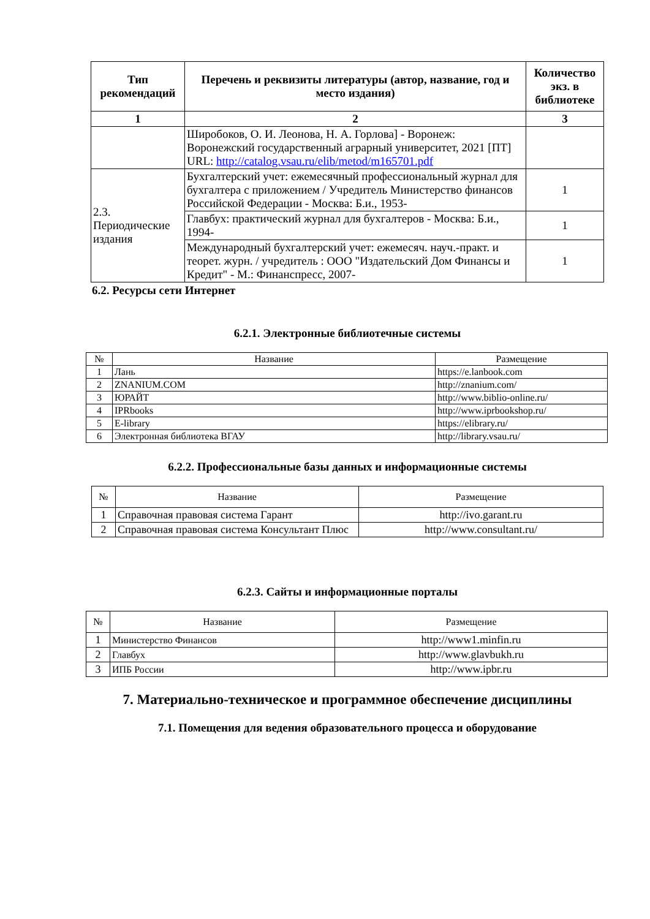| Тип рекомендаций | Перечень и реквизиты литературы (автор, название, год и место издания) | Количество экз. в библиотеке |
| --- | --- | --- |
| 1 | 2 | 3 |
| | Широбоков, О. И. Леонова, Н. А. Горлова] - Воронеж: Воронежский государственный аграрный университет, 2021 [ПТ] URL: http://catalog.vsau.ru/elib/metod/m165701.pdf | |
| 2.3. Периодические издания | Бухгалтерский учет: ежемесячный профессиональный журнал для бухгалтера с приложением / Учредитель Министерство финансов Российской Федерации - Москва: Б.и., 1953- | 1 |
| | Главбух: практический журнал для бухгалтеров - Москва: Б.и., 1994- | 1 |
| | Международный бухгалтерский учет: ежемесяч. науч.-практ. и теорет. журн. / учредитель : ООО "Издательский Дом Финансы и Кредит" - М.: Финанспресс, 2007- | 1 |
6.2. Ресурсы сети Интернет
6.2.1. Электронные библиотечные системы
| № | Название | Размещение |
| 1 | Лань | https://e.lanbook.com |
| 2 | ZNANIUM.COM | http://znanium.com/ |
| 3 | ЮРАЙТ | http://www.biblio-online.ru/ |
| 4 | IPRbooks | http://www.iprbookshop.ru/ |
| 5 | E-library | https://elibrary.ru/ |
| 6 | Электронная библиотека ВГАУ | http://library.vsau.ru/ |
6.2.2. Профессиональные базы данных и информационные системы
| № | Название | Размещение |
| 1 | Справочная правовая система Гарант | http://ivo.garant.ru |
| 2 | Справочная правовая система Консультант Плюс | http://www.consultant.ru/ |
6.2.3. Сайты и информационные порталы
| № | Название | Размещение |
| 1 | Министерство Финансов | http://www1.minfin.ru |
| 2 | Главбух | http://www.glavbukh.ru |
| 3 | ИПБ России | http://www.ipbr.ru |
7. Материально-техническое и программное обеспечение дисциплины
7.1. Помещения для ведения образовательного процесса и оборудование